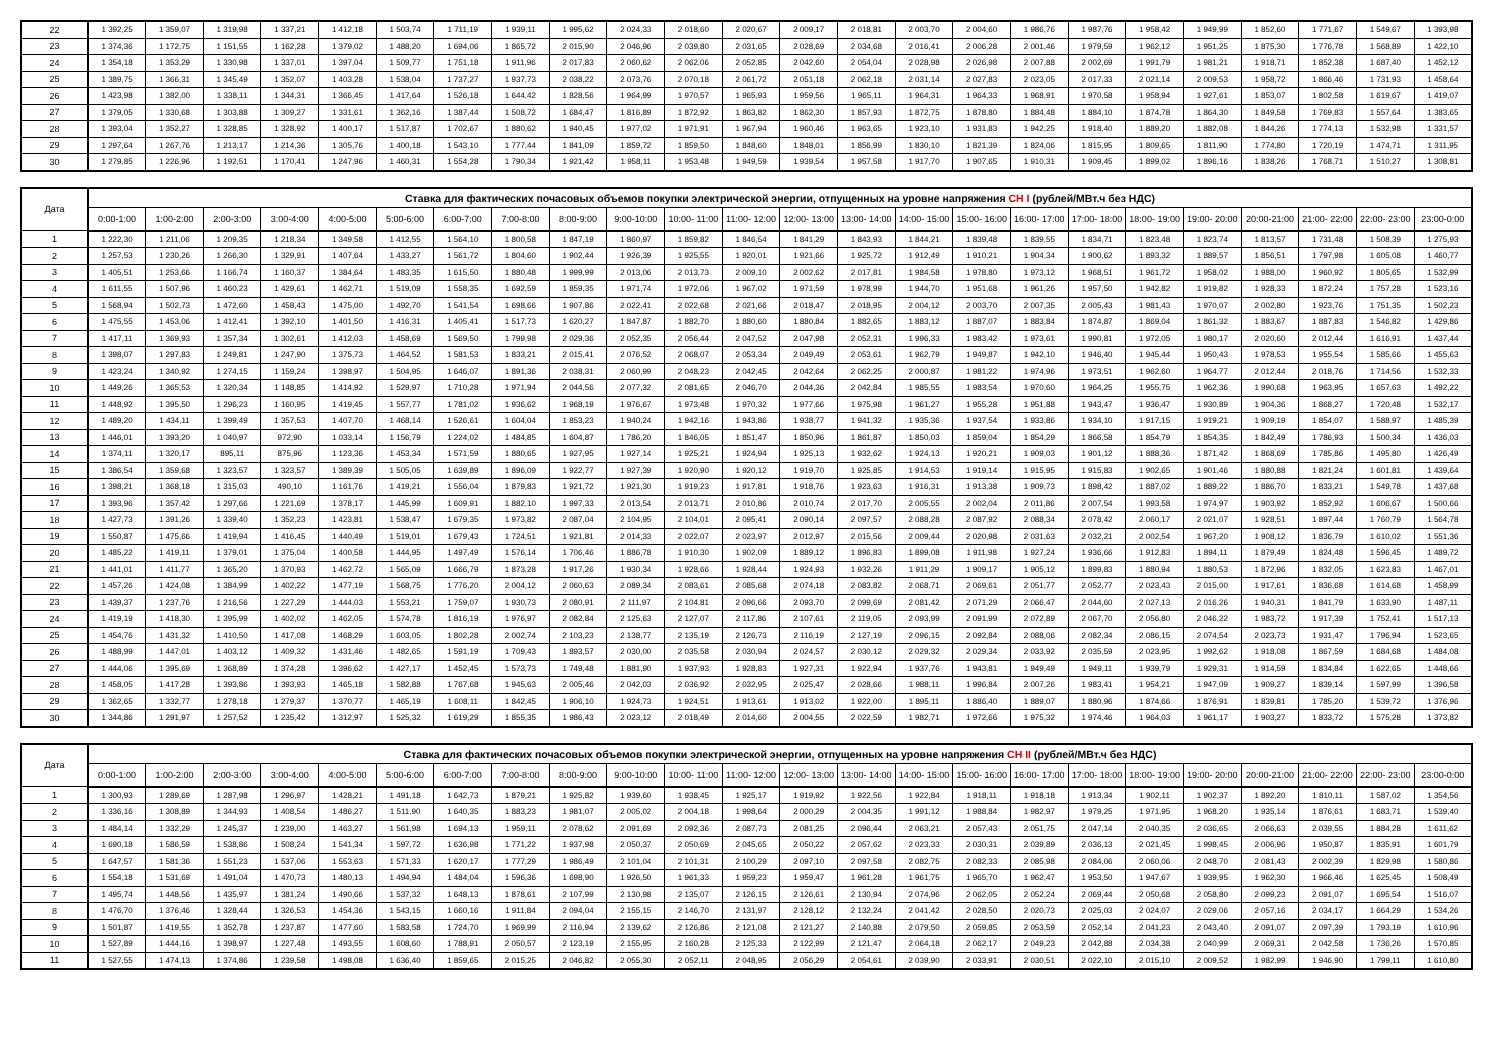| 22 | 1 392,25 | 1 359,07 | 1 319,98 | 1 337,21 | 1 412,18 | 1 503,74 | 1 711,19 | 1 939,11 | 1 995,62 | 2 024,33 | 2 018,60 | 2 020,67 | 2 009,17 | 2 018,81 | 2 003,70 | 2 004,60 | 1 986,76 | 1 987,76 | 1 958,42 | 1 949,99 | 1 852,60 | 1 771,67 | 1 549,67 | 1 393,98 |
| 23 | 1 374,36 | 1 172,75 | 1 151,55 | 1 162,28 | 1 379,02 | 1 488,20 | 1 694,06 | 1 865,72 | 2 015,90 | 2 046,96 | 2 039,80 | 2 031,65 | 2 028,69 | 2 034,68 | 2 016,41 | 2 006,28 | 2 001,46 | 1 979,59 | 1 962,12 | 1 951,25 | 1 875,30 | 1 776,78 | 1 568,89 | 1 422,10 |
| 24 | 1 354,18 | 1 353,29 | 1 330,98 | 1 337,01 | 1 397,04 | 1 509,77 | 1 751,18 | 1 911,96 | 2 017,83 | 2 060,62 | 2 062,06 | 2 052,85 | 2 042,60 | 2 054,04 | 2 028,98 | 2 026,98 | 2 007,88 | 2 002,69 | 1 991,79 | 1 981,21 | 1 918,71 | 1 852,38 | 1 687,40 | 1 452,12 |
| 25 | 1 389,75 | 1 366,31 | 1 345,49 | 1 352,07 | 1 403,28 | 1 538,04 | 1 737,27 | 1 937,73 | 2 038,22 | 2 073,76 | 2 070,18 | 2 061,72 | 2 051,18 | 2 062,18 | 2 031,14 | 2 027,83 | 2 023,05 | 2 017,33 | 2 021,14 | 2 009,53 | 1 958,72 | 1 866,46 | 1 731,93 | 1 458,64 |
| 26 | 1 423,98 | 1 382,00 | 1 338,11 | 1 344,31 | 1 366,45 | 1 417,64 | 1 526,18 | 1 644,42 | 1 828,56 | 1 964,99 | 1 970,57 | 1 965,93 | 1 959,56 | 1 965,11 | 1 964,31 | 1 964,33 | 1 968,91 | 1 970,58 | 1 958,94 | 1 927,61 | 1 853,07 | 1 802,58 | 1 619,67 | 1 419,07 |
| 27 | 1 379,05 | 1 330,68 | 1 303,88 | 1 309,27 | 1 331,61 | 1 362,16 | 1 387,44 | 1 508,72 | 1 684,47 | 1 816,89 | 1 872,92 | 1 863,82 | 1 862,30 | 1 857,93 | 1 872,75 | 1 878,80 | 1 884,48 | 1 884,10 | 1 874,78 | 1 864,30 | 1 849,58 | 1 769,83 | 1 557,64 | 1 383,65 |
| 28 | 1 393,04 | 1 352,27 | 1 328,85 | 1 328,92 | 1 400,17 | 1 517,87 | 1 702,67 | 1 880,62 | 1 940,45 | 1 977,02 | 1 971,91 | 1 967,94 | 1 960,46 | 1 963,65 | 1 923,10 | 1 931,83 | 1 942,25 | 1 918,40 | 1 889,20 | 1 882,08 | 1 844,26 | 1 774,13 | 1 532,98 | 1 331,57 |
| 29 | 1 297,64 | 1 267,76 | 1 213,17 | 1 214,36 | 1 305,76 | 1 400,18 | 1 543,10 | 1 777,44 | 1 841,09 | 1 859,72 | 1 859,50 | 1 848,60 | 1 848,01 | 1 856,99 | 1 830,10 | 1 821,39 | 1 824,06 | 1 815,95 | 1 809,65 | 1 811,90 | 1 774,80 | 1 720,19 | 1 474,71 | 1 311,95 |
| 30 | 1 279,85 | 1 226,96 | 1 192,51 | 1 170,41 | 1 247,96 | 1 460,31 | 1 554,28 | 1 790,34 | 1 921,42 | 1 958,11 | 1 953,48 | 1 949,59 | 1 939,54 | 1 957,58 | 1 917,70 | 1 907,65 | 1 910,31 | 1 909,45 | 1 899,02 | 1 896,16 | 1 838,26 | 1 768,71 | 1 510,27 | 1 308,81 |
| Дата | Ставка для фактических почасовых объемов покупки электрической энергии, отпущенных на уровне напряжения СН I (рублей/МВт.ч без НДС) | | | | | | | | | | | | | | | | | | | | | | | |
| --- | --- | --- | --- | --- | --- | --- | --- | --- | --- | --- | --- | --- | --- | --- | --- | --- | --- | --- | --- | --- | --- | --- | --- | --- |
| | 0:00-1:00 | 1:00-2:00 | 2:00-3:00 | 3:00-4:00 | 4:00-5:00 | 5:00-6:00 | 6:00-7:00 | 7:00-8:00 | 8:00-9:00 | 9:00-10:00 | 10:00- 11:00 | 11:00- 12:00 | 12:00- 13:00 | 13:00- 14:00 | 14:00- 15:00 | 15:00- 16:00 | 16:00- 17:00 | 17:00- 18:00 | 18:00- 19:00 | 19:00- 20:00 | 20:00-21:00 | 21:00- 22:00 | 22:00- 23:00 | 23:00-0:00 |
| 1 | 1 222,30 | 1 211,06 | 1 209,35 | 1 218,34 | 1 349,58 | 1 412,55 | 1 564,10 | 1 800,58 | 1 847,19 | 1 860,97 | 1 859,82 | 1 846,54 | 1 841,29 | 1 843,93 | 1 844,21 | 1 839,48 | 1 839,55 | 1 834,71 | 1 823,48 | 1 823,74 | 1 813,57 | 1 731,48 | 1 508,39 | 1 275,93 |
| 2 | 1 257,53 | 1 230,26 | 1 266,30 | 1 329,91 | 1 407,64 | 1 433,27 | 1 561,72 | 1 804,60 | 1 902,44 | 1 926,39 | 1 925,55 | 1 920,01 | 1 921,66 | 1 925,72 | 1 912,49 | 1 910,21 | 1 904,34 | 1 900,62 | 1 893,32 | 1 889,57 | 1 856,51 | 1 797,98 | 1 605,08 | 1 460,77 |
| 3 | 1 405,51 | 1 253,66 | 1 166,74 | 1 160,37 | 1 384,64 | 1 483,35 | 1 615,50 | 1 880,48 | 1 999,99 | 2 013,06 | 2 013,73 | 2 009,10 | 2 002,62 | 2 017,81 | 1 984,58 | 1 978,80 | 1 973,12 | 1 968,51 | 1 961,72 | 1 958,02 | 1 988,00 | 1 960,92 | 1 805,65 | 1 532,99 |
| 4 | 1 611,55 | 1 507,96 | 1 460,23 | 1 429,61 | 1 462,71 | 1 519,09 | 1 558,35 | 1 692,59 | 1 859,35 | 1 971,74 | 1 972,06 | 1 967,02 | 1 971,59 | 1 978,99 | 1 944,70 | 1 951,68 | 1 961,26 | 1 957,50 | 1 942,82 | 1 919,82 | 1 928,33 | 1 872,24 | 1 757,28 | 1 523,16 |
| 5 | 1 568,94 | 1 502,73 | 1 472,60 | 1 458,43 | 1 475,00 | 1 492,70 | 1 541,54 | 1 698,66 | 1 907,86 | 2 022,41 | 2 022,68 | 2 021,66 | 2 018,47 | 2 018,95 | 2 004,12 | 2 003,70 | 2 007,35 | 2 005,43 | 1 981,43 | 1 970,07 | 2 002,80 | 1 923,76 | 1 751,35 | 1 502,23 |
| 6 | 1 475,55 | 1 453,06 | 1 412,41 | 1 392,10 | 1 401,50 | 1 416,31 | 1 405,41 | 1 517,73 | 1 620,27 | 1 847,87 | 1 882,70 | 1 880,60 | 1 880,84 | 1 882,65 | 1 883,12 | 1 887,07 | 1 883,84 | 1 874,87 | 1 869,04 | 1 861,32 | 1 883,67 | 1 887,83 | 1 546,82 | 1 429,86 |
| 7 | 1 417,11 | 1 369,93 | 1 357,34 | 1 302,61 | 1 412,03 | 1 458,69 | 1 569,50 | 1 799,98 | 2 029,36 | 2 052,35 | 2 056,44 | 2 047,52 | 2 047,98 | 2 052,31 | 1 996,33 | 1 983,42 | 1 973,61 | 1 990,81 | 1 972,05 | 1 980,17 | 2 020,60 | 2 012,44 | 1 616,91 | 1 437,44 |
| 8 | 1 398,07 | 1 297,83 | 1 249,81 | 1 247,90 | 1 375,73 | 1 464,52 | 1 581,53 | 1 833,21 | 2 015,41 | 2 076,52 | 2 068,07 | 2 053,34 | 2 049,49 | 2 053,61 | 1 962,79 | 1 949,87 | 1 942,10 | 1 946,40 | 1 945,44 | 1 950,43 | 1 978,53 | 1 955,54 | 1 585,66 | 1 455,63 |
| 9 | 1 423,24 | 1 340,92 | 1 274,15 | 1 159,24 | 1 398,97 | 1 504,95 | 1 646,07 | 1 891,36 | 2 038,31 | 2 060,99 | 2 048,23 | 2 042,45 | 2 042,64 | 2 062,25 | 2 000,87 | 1 981,22 | 1 974,96 | 1 973,51 | 1 962,60 | 1 964,77 | 2 012,44 | 2 018,76 | 1 714,56 | 1 532,33 |
| 10 | 1 449,26 | 1 365,53 | 1 320,34 | 1 148,85 | 1 414,92 | 1 529,97 | 1 710,28 | 1 971,94 | 2 044,56 | 2 077,32 | 2 081,65 | 2 046,70 | 2 044,36 | 2 042,84 | 1 985,55 | 1 983,54 | 1 970,60 | 1 964,25 | 1 955,75 | 1 962,36 | 1 990,68 | 1 963,95 | 1 657,63 | 1 492,22 |
| 11 | 1 448,92 | 1 395,50 | 1 296,23 | 1 160,95 | 1 419,45 | 1 557,77 | 1 781,02 | 1 936,62 | 1 968,19 | 1 976,67 | 1 973,48 | 1 970,32 | 1 977,66 | 1 975,98 | 1 961,27 | 1 955,28 | 1 951,88 | 1 943,47 | 1 936,47 | 1 930,89 | 1 904,36 | 1 868,27 | 1 720,48 | 1 532,17 |
| 12 | 1 489,20 | 1 434,11 | 1 399,49 | 1 357,53 | 1 407,70 | 1 468,14 | 1 526,61 | 1 604,04 | 1 853,23 | 1 940,24 | 1 942,16 | 1 943,86 | 1 938,77 | 1 941,32 | 1 935,36 | 1 937,54 | 1 933,86 | 1 934,10 | 1 917,15 | 1 919,21 | 1 909,19 | 1 854,07 | 1 588,97 | 1 485,39 |
| 13 | 1 446,01 | 1 393,20 | 1 040,97 | 972,90 | 1 033,14 | 1 156,79 | 1 224,02 | 1 484,85 | 1 604,87 | 1 786,20 | 1 846,05 | 1 851,47 | 1 850,96 | 1 861,87 | 1 850,03 | 1 859,04 | 1 854,29 | 1 866,58 | 1 854,79 | 1 854,35 | 1 842,49 | 1 786,93 | 1 500,34 | 1 436,03 |
| 14 | 1 374,11 | 1 320,17 | 895,11 | 875,96 | 1 123,36 | 1 453,34 | 1 571,59 | 1 880,65 | 1 927,95 | 1 927,14 | 1 925,21 | 1 924,94 | 1 925,13 | 1 932,62 | 1 924,13 | 1 920,21 | 1 909,03 | 1 901,12 | 1 888,36 | 1 871,42 | 1 868,69 | 1 785,86 | 1 495,80 | 1 426,49 |
| 15 | 1 386,54 | 1 359,68 | 1 323,57 | 1 323,57 | 1 389,39 | 1 505,05 | 1 639,89 | 1 896,09 | 1 922,77 | 1 927,39 | 1 920,90 | 1 920,12 | 1 919,70 | 1 925,85 | 1 914,53 | 1 919,14 | 1 915,95 | 1 915,83 | 1 902,65 | 1 901,46 | 1 880,88 | 1 821,24 | 1 601,81 | 1 439,64 |
| 16 | 1 398,21 | 1 368,18 | 1 315,03 | 490,10 | 1 161,76 | 1 419,21 | 1 556,04 | 1 879,83 | 1 921,72 | 1 921,30 | 1 919,23 | 1 917,81 | 1 918,76 | 1 923,63 | 1 916,31 | 1 913,38 | 1 909,73 | 1 898,42 | 1 887,02 | 1 889,22 | 1 886,70 | 1 833,21 | 1 549,78 | 1 437,68 |
| 17 | 1 393,96 | 1 357,42 | 1 297,66 | 1 221,69 | 1 378,17 | 1 445,99 | 1 609,91 | 1 882,10 | 1 997,33 | 2 013,54 | 2 013,71 | 2 010,86 | 2 010,74 | 2 017,70 | 2 005,55 | 2 002,04 | 2 011,86 | 2 007,54 | 1 993,58 | 1 974,97 | 1 903,92 | 1 852,92 | 1 606,67 | 1 500,66 |
| 18 | 1 427,73 | 1 391,26 | 1 339,40 | 1 352,23 | 1 423,81 | 1 538,47 | 1 679,35 | 1 973,82 | 2 087,04 | 2 104,95 | 2 104,01 | 2 095,41 | 2 090,14 | 2 097,57 | 2 088,28 | 2 087,92 | 2 088,34 | 2 078,42 | 2 060,17 | 2 021,07 | 1 928,51 | 1 897,44 | 1 760,79 | 1 564,78 |
| 19 | 1 550,87 | 1 475,66 | 1 419,94 | 1 416,45 | 1 440,49 | 1 519,01 | 1 679,43 | 1 724,51 | 1 921,81 | 2 014,33 | 2 022,07 | 2 023,97 | 2 012,97 | 2 015,56 | 2 009,44 | 2 020,98 | 2 031,63 | 2 032,21 | 2 002,54 | 1 967,20 | 1 908,12 | 1 836,79 | 1 610,02 | 1 551,36 |
| 20 | 1 485,22 | 1 419,11 | 1 379,01 | 1 375,04 | 1 400,58 | 1 444,95 | 1 497,49 | 1 576,14 | 1 706,46 | 1 886,78 | 1 910,30 | 1 902,09 | 1 889,12 | 1 896,83 | 1 899,08 | 1 911,98 | 1 927,24 | 1 936,66 | 1 912,83 | 1 894,11 | 1 879,49 | 1 824,48 | 1 596,45 | 1 489,72 |
| 21 | 1 441,01 | 1 411,77 | 1 365,20 | 1 370,93 | 1 462,72 | 1 565,09 | 1 666,79 | 1 873,28 | 1 917,26 | 1 930,34 | 1 928,66 | 1 928,44 | 1 924,93 | 1 932,26 | 1 911,29 | 1 909,17 | 1 905,12 | 1 899,83 | 1 880,94 | 1 880,53 | 1 872,96 | 1 832,05 | 1 623,83 | 1 467,01 |
| 22 | 1 457,26 | 1 424,08 | 1 384,99 | 1 402,22 | 1 477,19 | 1 568,75 | 1 776,20 | 2 004,12 | 2 060,63 | 2 089,34 | 2 083,61 | 2 085,68 | 2 074,18 | 2 083,82 | 2 068,71 | 2 069,61 | 2 051,77 | 2 052,77 | 2 023,43 | 2 015,00 | 1 917,61 | 1 836,68 | 1 614,68 | 1 458,99 |
| 23 | 1 439,37 | 1 237,76 | 1 216,56 | 1 227,29 | 1 444,03 | 1 553,21 | 1 759,07 | 1 930,73 | 2 080,91 | 2 111,97 | 2 104,81 | 2 096,66 | 2 093,70 | 2 099,69 | 2 081,42 | 2 071,29 | 2 066,47 | 2 044,60 | 2 027,13 | 2 016,26 | 1 940,31 | 1 841,79 | 1 633,90 | 1 487,11 |
| 24 | 1 419,19 | 1 418,30 | 1 395,99 | 1 402,02 | 1 462,05 | 1 574,78 | 1 816,19 | 1 976,97 | 2 082,84 | 2 125,63 | 2 127,07 | 2 117,86 | 2 107,61 | 2 119,05 | 2 093,99 | 2 091,99 | 2 072,89 | 2 067,70 | 2 056,80 | 2 046,22 | 1 983,72 | 1 917,39 | 1 752,41 | 1 517,13 |
| 25 | 1 454,76 | 1 431,32 | 1 410,50 | 1 417,08 | 1 468,29 | 1 603,05 | 1 802,28 | 2 002,74 | 2 103,23 | 2 138,77 | 2 135,19 | 2 126,73 | 2 116,19 | 2 127,19 | 2 096,15 | 2 092,84 | 2 088,06 | 2 082,34 | 2 086,15 | 2 074,54 | 2 023,73 | 1 931,47 | 1 796,94 | 1 523,65 |
| 26 | 1 488,99 | 1 447,01 | 1 403,12 | 1 409,32 | 1 431,46 | 1 482,65 | 1 591,19 | 1 709,43 | 1 893,57 | 2 030,00 | 2 035,58 | 2 030,94 | 2 024,57 | 2 030,12 | 2 029,32 | 2 029,34 | 2 033,92 | 2 035,59 | 2 023,95 | 1 992,62 | 1 918,08 | 1 867,59 | 1 684,68 | 1 484,08 |
| 27 | 1 444,06 | 1 395,69 | 1 368,89 | 1 374,28 | 1 396,62 | 1 427,17 | 1 452,45 | 1 573,73 | 1 749,48 | 1 881,90 | 1 937,93 | 1 928,83 | 1 927,31 | 1 922,94 | 1 937,76 | 1 943,81 | 1 949,49 | 1 949,11 | 1 939,79 | 1 929,31 | 1 914,59 | 1 834,84 | 1 622,65 | 1 448,66 |
| 28 | 1 458,05 | 1 417,28 | 1 393,86 | 1 393,93 | 1 465,18 | 1 582,88 | 1 767,68 | 1 945,63 | 2 005,46 | 2 042,03 | 2 036,92 | 2 032,95 | 2 025,47 | 2 028,66 | 1 988,11 | 1 996,84 | 2 007,26 | 1 983,41 | 1 954,21 | 1 947,09 | 1 909,27 | 1 839,14 | 1 597,99 | 1 396,58 |
| 29 | 1 362,65 | 1 332,77 | 1 278,18 | 1 279,37 | 1 370,77 | 1 465,19 | 1 608,11 | 1 842,45 | 1 906,10 | 1 924,73 | 1 924,51 | 1 913,61 | 1 913,02 | 1 922,00 | 1 895,11 | 1 886,40 | 1 889,07 | 1 880,96 | 1 874,66 | 1 876,91 | 1 839,81 | 1 785,20 | 1 539,72 | 1 376,96 |
| 30 | 1 344,86 | 1 291,97 | 1 257,52 | 1 235,42 | 1 312,97 | 1 525,32 | 1 619,29 | 1 855,35 | 1 986,43 | 2 023,12 | 2 018,49 | 2 014,60 | 2 004,55 | 2 022,59 | 1 982,71 | 1 972,66 | 1 975,32 | 1 974,46 | 1 964,03 | 1 961,17 | 1 903,27 | 1 833,72 | 1 575,28 | 1 373,82 |
| Дата | Ставка для фактических почасовых объемов покупки электрической энергии, отпущенных на уровне напряжения СН II (рублей/МВт.ч без НДС) | | | | | | | | | | | | | | | | | | | | | | | |
| --- | --- | --- | --- | --- | --- | --- | --- | --- | --- | --- | --- | --- | --- | --- | --- | --- | --- | --- | --- | --- | --- | --- | --- | --- |
| | 0:00-1:00 | 1:00-2:00 | 2:00-3:00 | 3:00-4:00 | 4:00-5:00 | 5:00-6:00 | 6:00-7:00 | 7:00-8:00 | 8:00-9:00 | 9:00-10:00 | 10:00- 11:00 | 11:00- 12:00 | 12:00- 13:00 | 13:00- 14:00 | 14:00- 15:00 | 15:00- 16:00 | 16:00- 17:00 | 17:00- 18:00 | 18:00- 19:00 | 19:00- 20:00 | 20:00-21:00 | 21:00- 22:00 | 22:00- 23:00 | 23:00-0:00 |
| 1 | 1 300,93 | 1 289,69 | 1 287,98 | 1 296,97 | 1 428,21 | 1 491,18 | 1 642,73 | 1 879,21 | 1 925,82 | 1 939,60 | 1 938,45 | 1 925,17 | 1 919,92 | 1 922,56 | 1 922,84 | 1 918,11 | 1 918,18 | 1 913,34 | 1 902,11 | 1 902,37 | 1 892,20 | 1 810,11 | 1 587,02 | 1 354,56 |
| 2 | 1 336,16 | 1 308,89 | 1 344,93 | 1 408,54 | 1 486,27 | 1 511,90 | 1 640,35 | 1 883,23 | 1 981,07 | 2 005,02 | 2 004,18 | 1 998,64 | 2 000,29 | 2 004,35 | 1 991,12 | 1 988,84 | 1 982,97 | 1 979,25 | 1 971,95 | 1 968,20 | 1 935,14 | 1 876,61 | 1 683,71 | 1 539,40 |
| 3 | 1 484,14 | 1 332,29 | 1 245,37 | 1 239,00 | 1 463,27 | 1 561,98 | 1 694,13 | 1 959,11 | 2 078,62 | 2 091,69 | 2 092,36 | 2 087,73 | 2 081,25 | 2 096,44 | 2 063,21 | 2 057,43 | 2 051,75 | 2 047,14 | 2 040,35 | 2 036,65 | 2 066,63 | 2 039,55 | 1 884,28 | 1 611,62 |
| 4 | 1 690,18 | 1 586,59 | 1 538,86 | 1 508,24 | 1 541,34 | 1 597,72 | 1 636,98 | 1 771,22 | 1 937,98 | 2 050,37 | 2 050,69 | 2 045,65 | 2 050,22 | 2 057,62 | 2 023,33 | 2 030,31 | 2 039,89 | 2 036,13 | 2 021,45 | 1 998,45 | 2 006,96 | 1 950,87 | 1 835,91 | 1 601,79 |
| 5 | 1 647,57 | 1 581,36 | 1 551,23 | 1 537,06 | 1 553,63 | 1 571,33 | 1 620,17 | 1 777,29 | 1 986,49 | 2 101,04 | 2 101,31 | 2 100,29 | 2 097,10 | 2 097,58 | 2 082,75 | 2 082,33 | 2 085,98 | 2 084,06 | 2 060,06 | 2 048,70 | 2 081,43 | 2 002,39 | 1 829,98 | 1 580,86 |
| 6 | 1 554,18 | 1 531,69 | 1 491,04 | 1 470,73 | 1 480,13 | 1 494,94 | 1 484,04 | 1 596,36 | 1 698,90 | 1 926,50 | 1 961,33 | 1 959,23 | 1 959,47 | 1 961,28 | 1 961,75 | 1 965,70 | 1 962,47 | 1 953,50 | 1 947,67 | 1 939,95 | 1 962,30 | 1 966,46 | 1 625,45 | 1 508,49 |
| 7 | 1 495,74 | 1 448,56 | 1 435,97 | 1 381,24 | 1 490,66 | 1 537,32 | 1 648,13 | 1 878,61 | 2 107,99 | 2 130,98 | 2 135,07 | 2 126,15 | 2 126,61 | 2 130,94 | 2 074,96 | 2 062,05 | 2 052,24 | 2 069,44 | 2 050,68 | 2 058,80 | 2 099,23 | 2 091,07 | 1 695,54 | 1 516,07 |
| 8 | 1 476,70 | 1 376,46 | 1 328,44 | 1 326,53 | 1 454,36 | 1 543,15 | 1 660,16 | 1 911,84 | 2 094,04 | 2 155,15 | 2 146,70 | 2 131,97 | 2 128,12 | 2 132,24 | 2 041,42 | 2 028,50 | 2 020,73 | 2 025,03 | 2 024,07 | 2 029,06 | 2 057,16 | 2 034,17 | 1 664,29 | 1 534,26 |
| 9 | 1 501,87 | 1 419,55 | 1 352,78 | 1 237,87 | 1 477,60 | 1 583,58 | 1 724,70 | 1 969,99 | 2 116,94 | 2 139,62 | 2 126,86 | 2 121,08 | 2 121,27 | 2 140,88 | 2 079,50 | 2 059,85 | 2 053,59 | 2 052,14 | 2 041,23 | 2 043,40 | 2 091,07 | 2 097,39 | 1 793,19 | 1 610,96 |
| 10 | 1 527,89 | 1 444,16 | 1 398,97 | 1 227,48 | 1 493,55 | 1 608,60 | 1 788,91 | 2 050,57 | 2 123,19 | 2 155,95 | 2 160,28 | 2 125,33 | 2 122,99 | 2 121,47 | 2 064,18 | 2 062,17 | 2 049,23 | 2 042,88 | 2 034,38 | 2 040,99 | 2 069,31 | 2 042,58 | 1 736,26 | 1 570,85 |
| 11 | 1 527,55 | 1 474,13 | 1 374,86 | 1 239,58 | 1 498,08 | 1 636,40 | 1 859,65 | 2 015,25 | 2 046,82 | 2 055,30 | 2 052,11 | 2 048,95 | 2 056,29 | 2 054,61 | 2 039,90 | 2 033,91 | 2 030,51 | 2 022,10 | 2 015,10 | 2 009,52 | 1 982,99 | 1 946,90 | 1 799,11 | 1 610,80 |